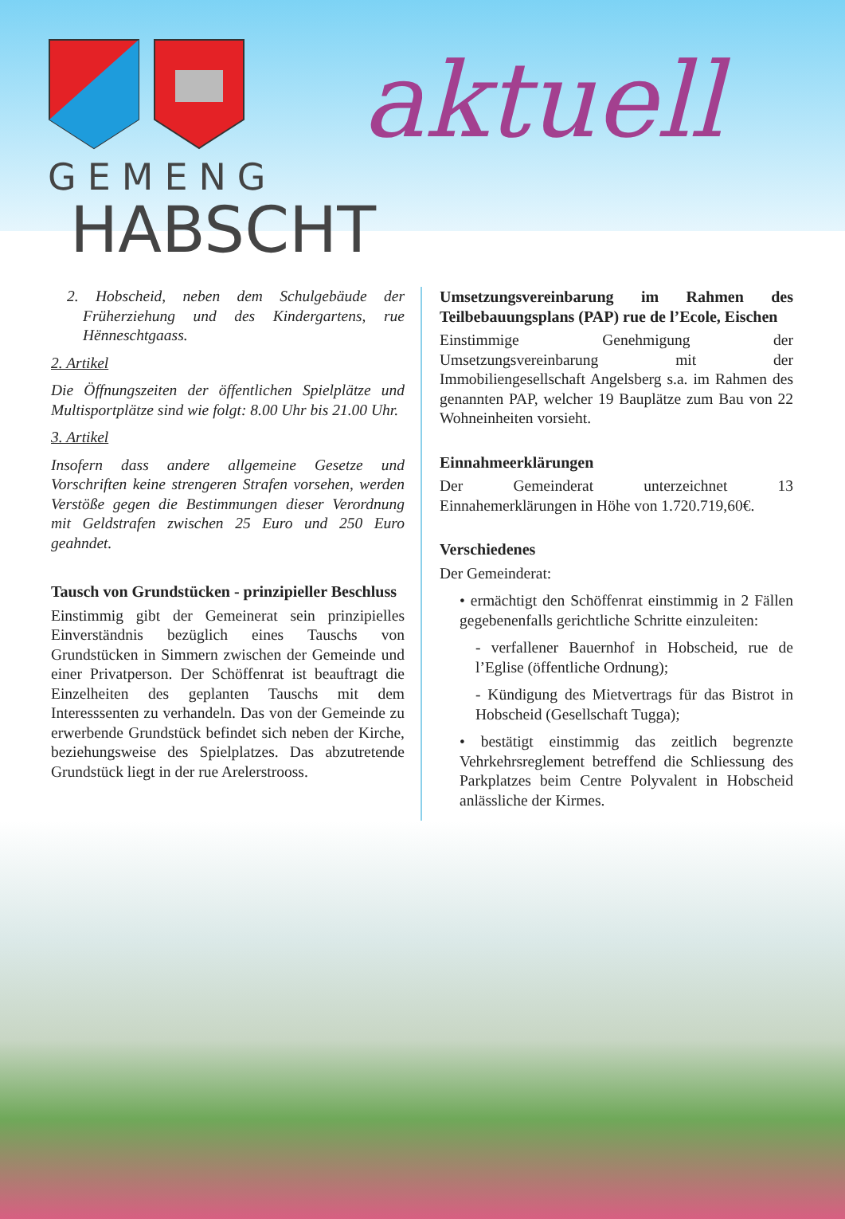GEMENG
HABSCHT
aktuell
2. Hobscheid, neben dem Schulgebäude der Früherziehung und des Kindergartens, rue Hënneschtgaass.
2. Artikel
Die Öffnungszeiten der öffentlichen Spielplätze und Multisportplätze sind wie folgt: 8.00 Uhr bis 21.00 Uhr.
3. Artikel
Insofern dass andere allgemeine Gesetze und Vorschriften keine strengeren Strafen vorsehen, werden Verstöße gegen die Bestimmungen dieser Verordnung mit Geldstrafen zwischen 25 Euro und 250 Euro geahndet.
Tausch von Grundstücken - prinzipieller Beschluss
Einstimmig gibt der Gemeinerat sein prinzipielles Einverständnis bezüglich eines Tauschs von Grundstücken in Simmern zwischen der Gemeinde und einer Privatperson. Der Schöffenrat ist beauftragt die Einzelheiten des geplanten Tauschs mit dem Interesssenten zu verhandeln. Das von der Gemeinde zu erwerbende Grundstück befindet sich neben der Kirche, beziehungsweise des Spielplatzes. Das abzutretende Grundstück liegt in der rue Arelerstrooss.
Umsetzungsvereinbarung im Rahmen des Teilbebauungsplans (PAP) rue de l’Ecole, Eischen
Einstimmige Genehmigung der Umsetzungsvereinbarung mit der Immobiliengesellschaft Angelsberg s.a. im Rahmen des genannten PAP, welcher 19 Bauplätze zum Bau von 22 Wohneinheiten vorsieht.
Einnahmeerklärungen
Der Gemeinderat unterzeichnet 13 Einnahemerklärungen in Höhe von 1.720.719,60€.
Verschiedenes
Der Gemeinderat:
• ermächtigt den Schöffenrat einstimmig in 2 Fällen gegebenenfalls gerichtliche Schritte einzuleiten:
- verfallener Bauernhof in Hobscheid, rue de l’Eglise (öffentliche Ordnung);
- Kündigung des Mietvertrags für das Bistrot in Hobscheid (Gesellschaft Tugga);
• bestätigt einstimmig das zeitlich begrenzte Vehrkehrsreglement betreffend die Schliessung des Parkplatzes beim Centre Polyvalent in Hobscheid anlässliche der Kirmes.